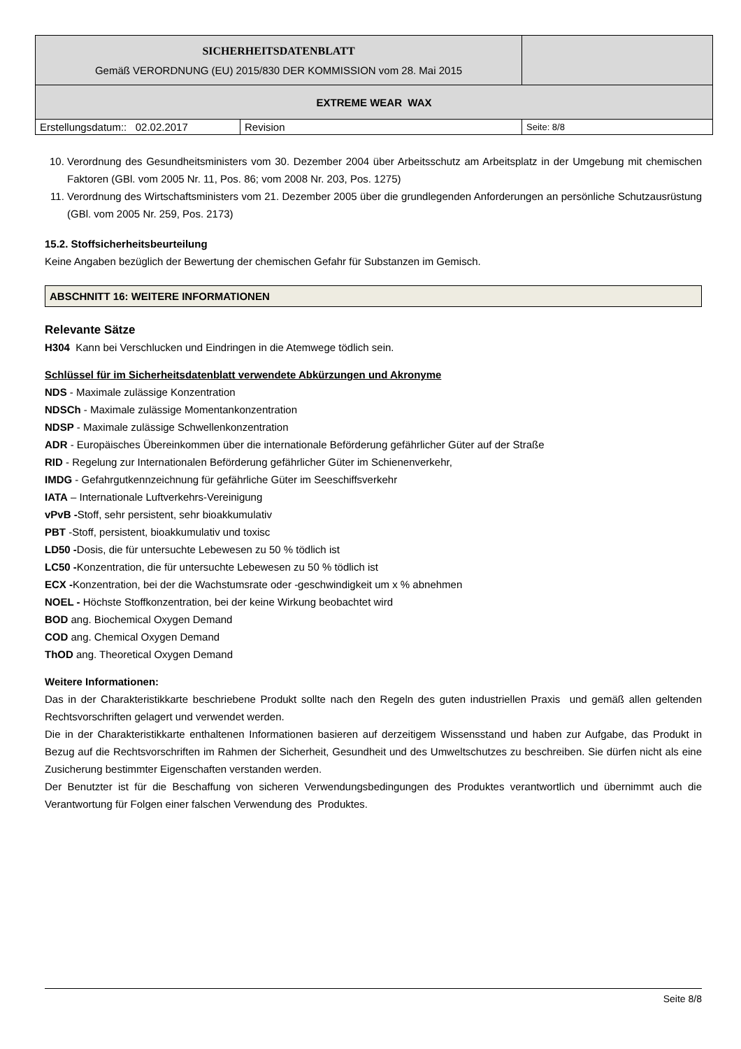| SICHERHEITSDATENBLATT Gemäß VERORDNUNG (EU) 2015/830 DER KOMMISSION vom 28. Mai 2015 | | |
| EXTREME WEAR WAX | | |
| Erstellungsdatum:: 02.02.2017 | Revision | Seite: 8/8 |
10. Verordnung des Gesundheitsministers vom 30. Dezember 2004 über Arbeitsschutz am Arbeitsplatz in der Umgebung mit chemischen Faktoren (GBl. vom 2005 Nr. 11, Pos. 86; vom 2008 Nr. 203, Pos. 1275)
11. Verordnung des Wirtschaftsministers vom 21. Dezember 2005 über die grundlegenden Anforderungen an persönliche Schutzausrüstung (GBl. vom 2005 Nr. 259, Pos. 2173)
15.2. Stoffsicherheitsbeurteilung
Keine Angaben bezüglich der Bewertung der chemischen Gefahr für Substanzen im Gemisch.
ABSCHNITT 16: WEITERE INFORMATIONEN
Relevante Sätze
H304 Kann bei Verschlucken und Eindringen in die Atemwege tödlich sein.
Schlüssel für im Sicherheitsdatenblatt verwendete Abkürzungen und Akronyme
NDS - Maximale zulässige Konzentration
NDSCh - Maximale zulässige Momentankonzentration
NDSP - Maximale zulässige Schwellenkonzentration
ADR - Europäisches Übereinkommen über die internationale Beförderung gefährlicher Güter auf der Straße
RID - Regelung zur Internationalen Beförderung gefährlicher Güter im Schienenverkehr,
IMDG - Gefahrgutkennzeichnung für gefährliche Güter im Seeschiffsverkehr
IATA – Internationale Luftverkehrs-Vereinigung
vPvB -Stoff, sehr persistent, sehr bioakkumulativ
PBT -Stoff, persistent, bioakkumulativ und toxisc
LD50 -Dosis, die für untersuchte Lebewesen zu 50 % tödlich ist
LC50 -Konzentration, die für untersuchte Lebewesen zu 50 % tödlich ist
ECX -Konzentration, bei der die Wachstumsrate oder -geschwindigkeit um x % abnehmen
NOEL - Höchste Stoffkonzentration, bei der keine Wirkung beobachtet wird
BOD ang. Biochemical Oxygen Demand
COD ang. Chemical Oxygen Demand
ThOD ang. Theoretical Oxygen Demand
Weitere Informationen:
Das in der Charakteristikkarte beschriebene Produkt sollte nach den Regeln des guten industriellen Praxis und gemäß allen geltenden Rechtsvorschriften gelagert und verwendet werden.
Die in der Charakteristikkarte enthaltenen Informationen basieren auf derzeitigem Wissensstand und haben zur Aufgabe, das Produkt in Bezug auf die Rechtsvorschriften im Rahmen der Sicherheit, Gesundheit und des Umweltschutzes zu beschreiben. Sie dürfen nicht als eine Zusicherung bestimmter Eigenschaften verstanden werden.
Der Benutzter ist für die Beschaffung von sicheren Verwendungsbedingungen des Produktes verantwortlich und übernimmt auch die Verantwortung für Folgen einer falschen Verwendung des Produktes.
Seite 8/8